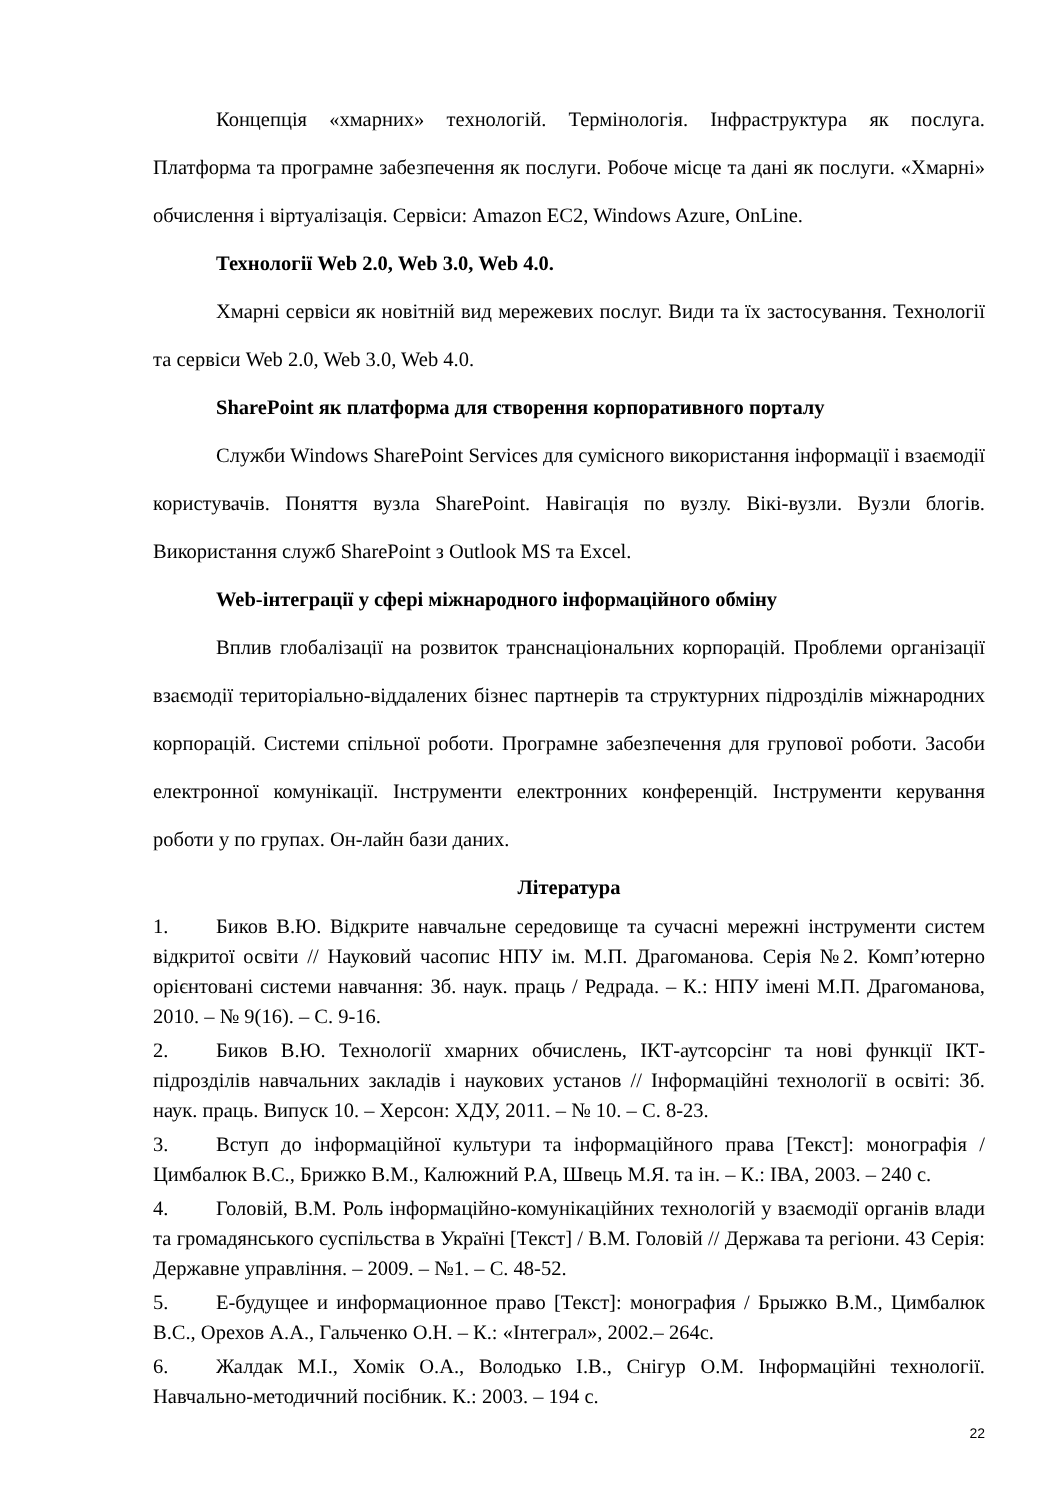Концепція «хмарних» технологій. Термінологія. Інфраструктура як послуга. Платформа та програмне забезпечення як послуги. Робоче місце та дані як послуги. «Хмарні» обчислення і віртуалізація. Сервіси: Amazon EC2, Windows Azure, OnLine.
Технології Web 2.0, Web 3.0, Web 4.0.
Хмарні сервіси як новітній вид мережевих послуг. Види та їх застосування. Технології та сервіси Web 2.0, Web 3.0, Web 4.0.
SharePoint як платформа для створення корпоративного порталу
Служби Windows SharePoint Services для сумісного використання інформації і взаємодії користувачів. Поняття вузла SharePoint. Навігація по вузлу. Вікі-вузли. Вузли блогів. Використання служб SharePoint з Outlook MS та Excel.
Web-інтеграції у сфері міжнародного інформаційного обміну
Вплив глобалізації на розвиток транснаціональних корпорацій. Проблеми організації взаємодії територіально-віддалених бізнес партнерів та структурних підрозділів міжнародних корпорацій. Системи спільної роботи. Програмне забезпечення для групової роботи. Засоби електронної комунікації. Інструменти електронних конференцій. Інструменти керування роботи у по групах. Он-лайн бази даних.
Література
1. Биков В.Ю. Відкрите навчальне середовище та сучасні мережні інструменти систем відкритої освіти // Науковий часопис НПУ ім. М.П. Драгоманова. Серія №2. Комп’ютерно орієнтовані системи навчання: Зб. наук. праць / Редрада. – К.: НПУ імені М.П. Драгоманова, 2010. – № 9(16). – С. 9-16.
2. Биков В.Ю. Технології хмарних обчислень, ІКТ-аутсорсінг та нові функції ІКТ- підрозділів навчальних закладів і наукових установ // Інформаційні технології в освіті: Зб. наук. праць. Випуск 10. – Херсон: ХДУ, 2011. – № 10. – С. 8-23.
3. Вступ до інформаційної культури та інформаційного права [Текст]: монографія / Цимбалюк В.С., Брижко В.М., Калюжний Р.А, Швець М.Я. та ін. – К.: ІВА, 2003. – 240 с.
4. Головій, В.М. Роль інформаційно-комунікаційних технологій у взаємодії органів влади та громадянського суспільства в Україні [Текст] / В.М. Головій // Держава та регіони. 43 Серія: Державне управління. – 2009. – №1. – С. 48-52.
5. Е-будущее и информационное право [Текст]: монография / Брыжко В.М., Цимбалюк В.С., Орехов А.А., Гальченко О.Н. – К.: «Інтеграл», 2002.– 264с.
6. Жалдак М.І., Хомік О.А., Володько І.В., Снігур О.М. Інформаційні технології. Навчально-методичний посібник. К.: 2003. – 194 с.
22